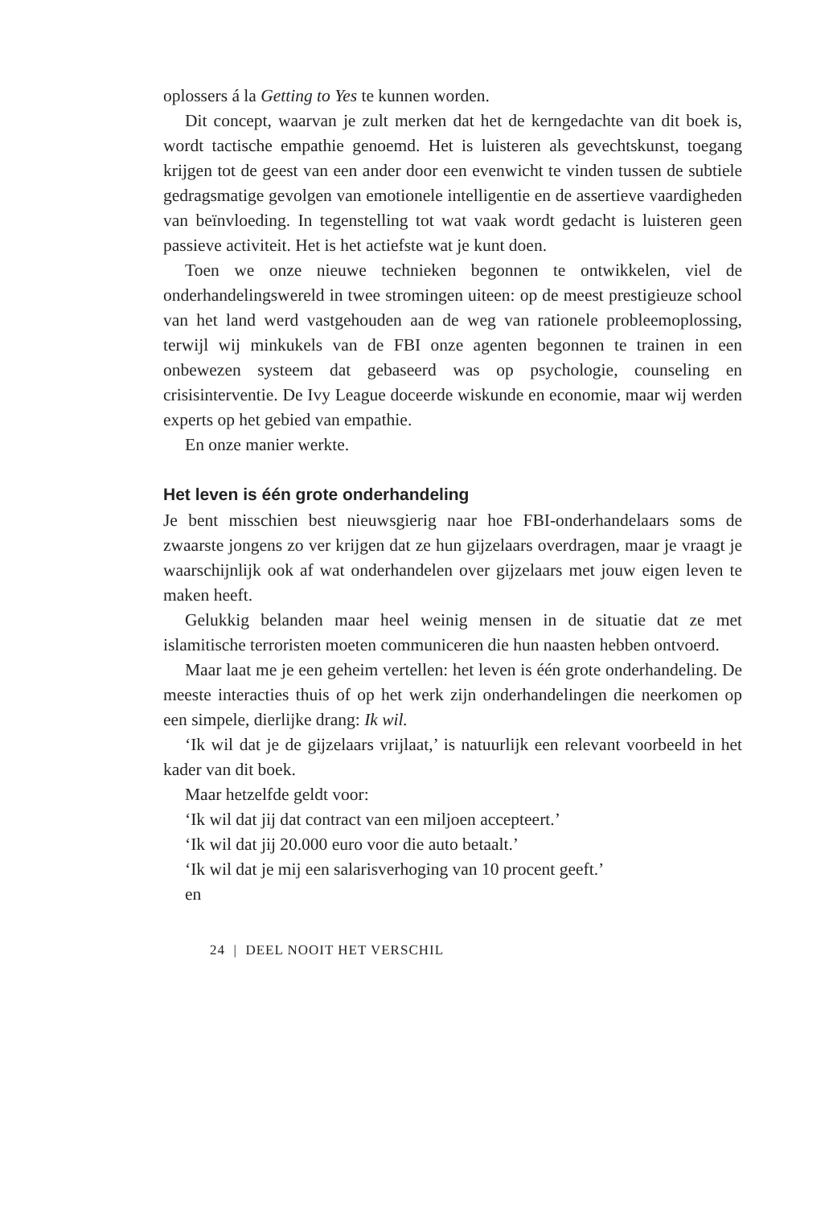oplossers á la Getting to Yes te kunnen worden.
Dit concept, waarvan je zult merken dat het de kerngedachte van dit boek is, wordt tactische empathie genoemd. Het is luisteren als gevechtskunst, toegang krijgen tot de geest van een ander door een evenwicht te vinden tussen de subtiele gedragsmatige gevolgen van emotionele intelligentie en de assertieve vaardigheden van beïnvloeding. In tegenstelling tot wat vaak wordt gedacht is luisteren geen passieve activiteit. Het is het actiefste wat je kunt doen.
Toen we onze nieuwe technieken begonnen te ontwikkelen, viel de onderhandelingswereld in twee stromingen uiteen: op de meest prestigieuze school van het land werd vastgehouden aan de weg van rationele probleemoplossing, terwijl wij minkukels van de FBI onze agenten begonnen te trainen in een onbewezen systeem dat gebaseerd was op psychologie, counseling en crisisinterventie. De Ivy League doceerde wiskunde en economie, maar wij werden experts op het gebied van empathie.
En onze manier werkte.
Het leven is één grote onderhandeling
Je bent misschien best nieuwsgierig naar hoe FBI-onderhandelaars soms de zwaarste jongens zo ver krijgen dat ze hun gijzelaars overdragen, maar je vraagt je waarschijnlijk ook af wat onderhandelen over gijzelaars met jouw eigen leven te maken heeft.
Gelukkig belanden maar heel weinig mensen in de situatie dat ze met islamitische terroristen moeten communiceren die hun naasten hebben ontvoerd.
Maar laat me je een geheim vertellen: het leven is één grote onderhandeling. De meeste interacties thuis of op het werk zijn onderhandelingen die neerkomen op een simpele, dierlijke drang: Ik wil.
‘Ik wil dat je de gijzelaars vrijlaat,’ is natuurlijk een relevant voorbeeld in het kader van dit boek.
Maar hetzelfde geldt voor:
‘Ik wil dat jij dat contract van een miljoen accepteert.’
‘Ik wil dat jij 20.000 euro voor die auto betaalt.’
‘Ik wil dat je mij een salarisverhoging van 10 procent geeft.’
en
24 | DEEL NOOIT HET VERSCHIL